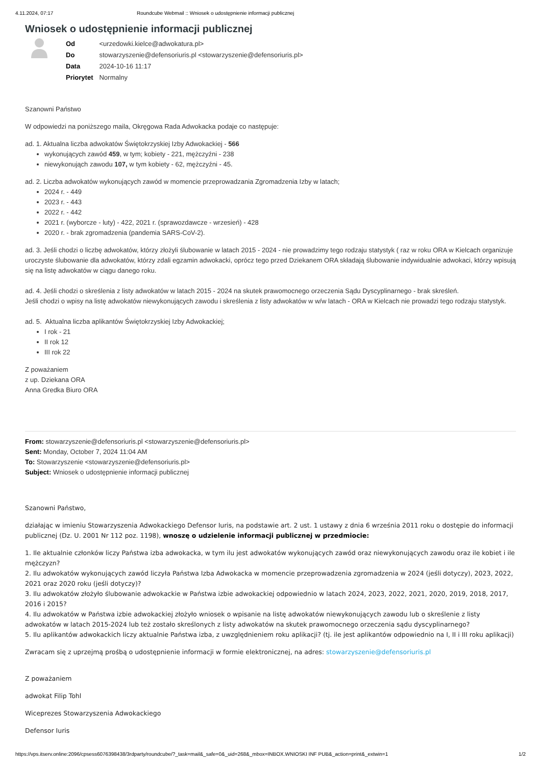4.11.2024, 07:17 Roundcube Webmail :: Wniosek o udostępnienie informacji publicznej
Wniosek o udostępnienie informacji publicznej
| Od | <urzedowki.kielce@adwokatura.pl> |
| Do | stowarzyszenie@defensoriuris.pl <stowarzyszenie@defensoriuris.pl> |
| Data | 2024-10-16 11:17 |
| Priorytet | Normalny |
Szanowni Państwo
W odpowiedzi na poniższego maila, Okręgowa Rada Adwokacka podaje co następuje:
ad. 1. Aktualna liczba adwokatów Świętokrzyskiej Izby Adwokackiej - 566
wykonujących zawód 459, w tym; kobiety - 221, mężczyźni - 238
niewykonująch zawodu 107, w tym kobiety - 62, mężczyźni - 45.
ad. 2. Liczba adwokatów wykonujących zawód w momencie przeprowadzania Zgromadzenia Izby w latach;
2024 r. - 449
2023 r. - 443
2022 r. - 442
2021 r. (wyborcze - luty) - 422, 2021 r. (sprawozdawcze - wrzesień) - 428
2020 r. - brak zgromadzenia (pandemia SARS-CoV-2).
ad. 3. Jeśli chodzi o liczbę adwokatów, którzy złożyli ślubowanie w latach 2015 - 2024 - nie prowadzimy tego rodzaju statystyk ( raz w roku ORA w Kielcach organizuje uroczyste ślubowanie dla adwokatów, którzy zdali egzamin adwokacki, oprócz tego przed Dziekanem ORA składają ślubowanie indywidualnie adwokaci, którzy wpisują się na listę adwokatów w ciągu danego roku.
ad. 4. Jeśli chodzi o skreślenia z listy adwokatów w latach 2015 - 2024 na skutek prawomocnego orzeczenia Sądu Dyscyplinarnego - brak skreśleń.
Jeśli chodzi o wpisy na listę adwokatów niewykonujących zawodu i skreślenia z listy adwokatów w w/w latach - ORA w Kielcach nie prowadzi tego rodzaju statystyk.
ad. 5. Aktualna liczba aplikantów Świętokrzyskiej Izby Adwokackiej;
I rok - 21
II rok 12
III rok 22
Z poważaniem
z up. Dziekana ORA
Anna Gredka Biuro ORA
From: stowarzyszenie@defensoriuris.pl <stowarzyszenie@defensoriuris.pl>
Sent: Monday, October 7, 2024 11:04 AM
To: Stowarzyszenie <stowarzyszenie@defensoriuris.pl>
Subject: Wniosek o udostępnienie informacji publicznej
Szanowni Państwo,
działając w imieniu Stowarzyszenia Adwokackiego Defensor Iuris, na podstawie art. 2 ust. 1 ustawy z dnia 6 września 2011 roku o dostępie do informacji publicznej (Dz. U. 2001 Nr 112 poz. 1198), wnoszę o udzielenie informacji publicznej w przedmiocie:
1. Ile aktualnie członków liczy Państwa izba adwokacka, w tym ilu jest adwokatów wykonujących zawód oraz niewykonujących zawodu oraz ile kobiet i ile mężczyzn?
2. Ilu adwokatów wykonujących zawód liczyła Państwa Izba Adwokacka w momencie przeprowadzenia zgromadzenia w 2024 (jeśli dotyczy), 2023, 2022, 2021 oraz 2020 roku (jeśli dotyczy)?
3. Ilu adwokatów złożyło ślubowanie adwokackie w Państwa izbie adwokackiej odpowiednio w latach 2024, 2023, 2022, 2021, 2020, 2019, 2018, 2017, 2016 i 2015?
4. Ilu adwokatów w Państwa izbie adwokackiej złożyło wniosek o wpisanie na listę adwokatów niewykonujących zawodu lub o skreślenie z listy adwokatów w latach 2015-2024 lub też zostało skreślonych z listy adwokatów na skutek prawomocnego orzeczenia sądu dyscyplinarnego?
5. Ilu aplikantów adwokackich liczy aktualnie Państwa izba, z uwzględnieniem roku aplikacji? (tj. ile jest aplikantów odpowiednio na I, II i III roku aplikacji)
Zwracam się z uprzejmą prośbą o udostępnienie informacji w formie elektronicznej, na adres: stowarzyszenie@defensoriuris.pl
Z poważaniem
adwokat Filip Tohl
Wiceprezes Stowarzyszenia Adwokackiego
Defensor Iuris
https://vps.itserv.online:2096/cpsess6076398438/3rdparty/roundcube/?_task=mail&_safe=0&_uid=268&_mbox=INBOX.WNIOSKI INF PUB&_action=print&_extwin=1 1/2